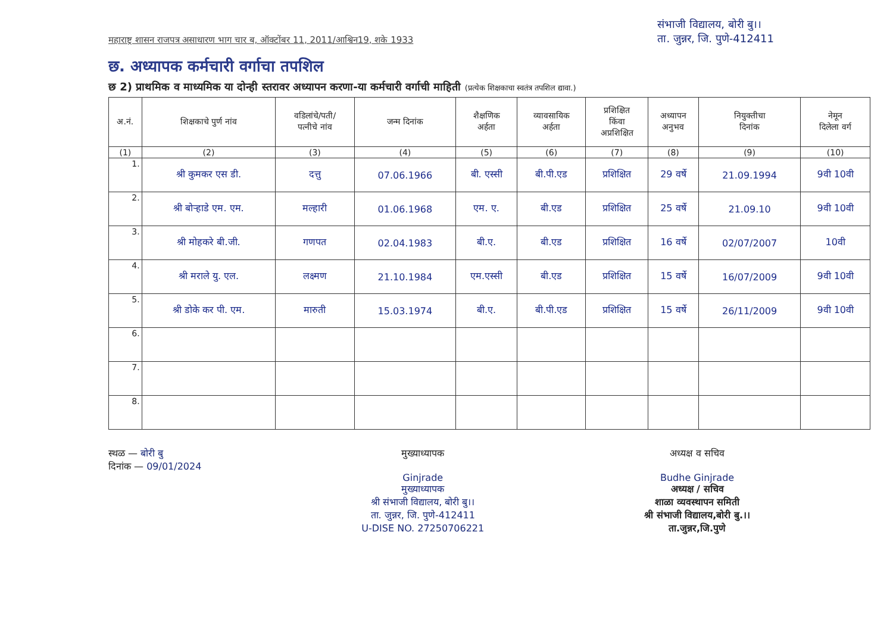महाराष्ट्र शासन राजपत्र असाधारण भाग चार ब, ऑक्टोंबर 11, 2011/आश्विन19, शके 1933
संभाजी विद्यालय, बोरी बु।।
ता. जुन्नर, जि. पुणे-412411
छ. अध्यापक कर्मचारी वर्गाचा तपशिल
छ 2) प्राथमिक व माध्यमिक या दोन्ही स्तरावर अध्यापन करणा-या कर्मचारी वर्गाची माहिती (प्रत्येक शिक्षकाचा स्वतंत्र तपशिल द्यावा.)
| अ.नं. | शिक्षकाचे पुर्ण नांव | वडिलांचे/पती/ पत्नीचे नांव | जन्म दिनांक | शैक्षणिक अर्हता | व्यावसायिक अर्हता | प्रशिक्षित किंवा अप्रशिक्षित | अध्यापन अनुभव | नियुक्तीचा दिनांक | नेमून दिलेला वर्ग |
| --- | --- | --- | --- | --- | --- | --- | --- | --- | --- |
| (1) | (2) | (3) | (4) | (5) | (6) | (7) | (8) | (9) | (10) |
| 1. | श्री कुमकर एस डी. | दत्तु | 07.06.1966 | बी. एस्सी | बी.पी.एड | प्रशिक्षित | 29 वर्षे | 21.09.1994 | 9वी 10वी |
| 2. | श्री बोऱ्हाडे एम. एम. | मल्हारी | 01.06.1968 | एम. ए. | बी.एड | प्रशिक्षित | 25 वर्षे | 21.09.10 | 9वी 10वी |
| 3. | श्री मोहकरे बी.जी. | गणपत | 02.04.1983 | बी.ए. | बी.एड | प्रशिक्षित | 16 वर्षे | 02/07/2007 | 10वी |
| 4. | श्री मराले यु. एल. | लक्ष्मण | 21.10.1984 | एम.एस्सी | बी.एड | प्रशिक्षित | 15 वर्षे | 16/07/2009 | 9वी 10वी |
| 5. | श्री डोके कर पी. एम. | मारुती | 15.03.1974 | बी.ए. | बी.पी.एड | प्रशिक्षित | 15 वर्षे | 26/11/2009 | 9वी 10वी |
| 6. | | | | | | | | | |
| 7. | | | | | | | | | |
| 8. | | | | | | | | | |
स्थळ — बोरी बु
दिनांक — 09/01/2024
मुख्याध्यापक
Ginjrade
मुख्याध्यापक
श्री संभाजी विद्यालय, बोरी बु।।
ता. जुन्नर, जि. पुणे-412411
U-DISE NO. 27250706221
अध्यक्ष व सचिव
Budhe Ginjrade
अध्यक्ष / सचिव
शाळा व्यवस्थापन समिती
श्री संभाजी विद्यालय,बोरी बु.।।
ता.जुन्नर,जि.पुणे